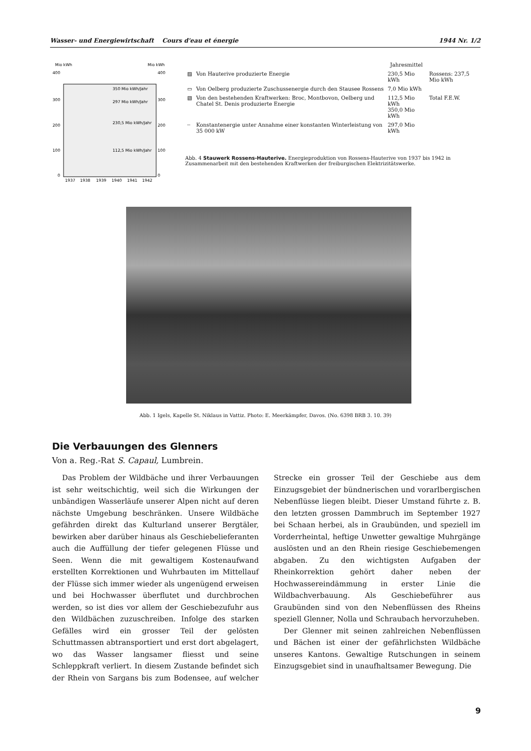Wasser- und Energiewirtschaft Cours d'eau et énergie 1944 Nr. 1/2
Mio kWh
Mio kWh
400
300
200
100
0
400
300
200
100
0
350 Mio kWh/Jahr
297 Mio kWh/Jahr
230,5 Mio kWh/Jahr
112,5 Mio kWh/Jahr
1937
1938
1939
1940
1941
1942
| | | Jahresmittel | |
| ▨ | Von Hauterive produzierte Energie | 230,5 Mio kWh | Rossens: 237,5 Mio kWh |
| ▭ | Von Oelberg produzierte Zuschussenergie durch den Stausee Rossens | 7,0 Mio kWh | |
| ▧ | Von den bestehenden Kraftwerken: Broc, Montbovon, Oelberg und Chatel St. Denis produzierte Energie | 112,5 Mio kWh 350,0 Mio kWh | Total F.E.W. |
| ┄ | Konstantenergie unter Annahme einer konstanten Winterleistung von 35 000 kW | 297,0 Mio kWh | |
Abb. 4 Stauwerk Rossens-Hauterive. Energieproduktion von Rossens-Hauterive von 1937 bis 1942 in Zusammenarbeit mit den bestehenden Kraftwerken der freiburgischen Elektrizitätswerke.
Abb. 1 Igels, Kapelle St. Niklaus in Vattiz. Photo: E. Meerkämpfer, Davos. (No. 6398 BRB 3. 10. 39)
Die Verbauungen des Glenners
Von a. Reg.-Rat S. Capaul, Lumbrein.
Das Problem der Wildbäche und ihrer Verbauungen ist sehr weitschichtig, weil sich die Wirkungen der unbändigen Wasserläufe unserer Alpen nicht auf deren nächste Umgebung beschränken. Unsere Wildbäche gefährden direkt das Kulturland unserer Bergtäler, bewirken aber darüber hinaus als Geschiebelieferanten auch die Auffüllung der tiefer gelegenen Flüsse und Seen. Wenn die mit gewaltigem Kostenaufwand erstellten Korrektionen und Wuhrbauten im Mittellauf der Flüsse sich immer wieder als ungenügend erweisen und bei Hochwasser überflutet und durchbrochen werden, so ist dies vor allem der Geschiebezufuhr aus den Wildbächen zuzuschreiben. Infolge des starken Gefälles wird ein grosser Teil der gelösten Schuttmassen abtransportiert und erst dort abgelagert, wo das Wasser langsamer fliesst und seine Schleppkraft verliert. In diesem Zustande befindet sich der Rhein von Sargans bis zum Bodensee, auf welcher Strecke ein grosser Teil der Geschiebe aus dem Einzugsgebiet der bündnerischen und vorarlbergischen Nebenflüsse liegen bleibt. Dieser Umstand führte z. B. den letzten grossen Dammbruch im September 1927 bei Schaan herbei, als in Graubünden, und speziell im Vorderrheintal, heftige Unwetter gewaltige Muhrgänge auslösten und an den Rhein riesige Geschiebemengen abgaben. Zu den wichtigsten Aufgaben der Rheinkorrektion gehört daher neben der Hochwassereindämmung in erster Linie die Wildbachverbauung. Als Geschiebeführer aus Graubünden sind von den Nebenflüssen des Rheins speziell Glenner, Nolla und Schraubach hervorzuheben.
Der Glenner mit seinen zahlreichen Nebenflüssen und Bächen ist einer der gefährlichsten Wildbäche unseres Kantons. Gewaltige Rutschungen in seinem Einzugsgebiet sind in unaufhaltsamer Bewegung. Die
9